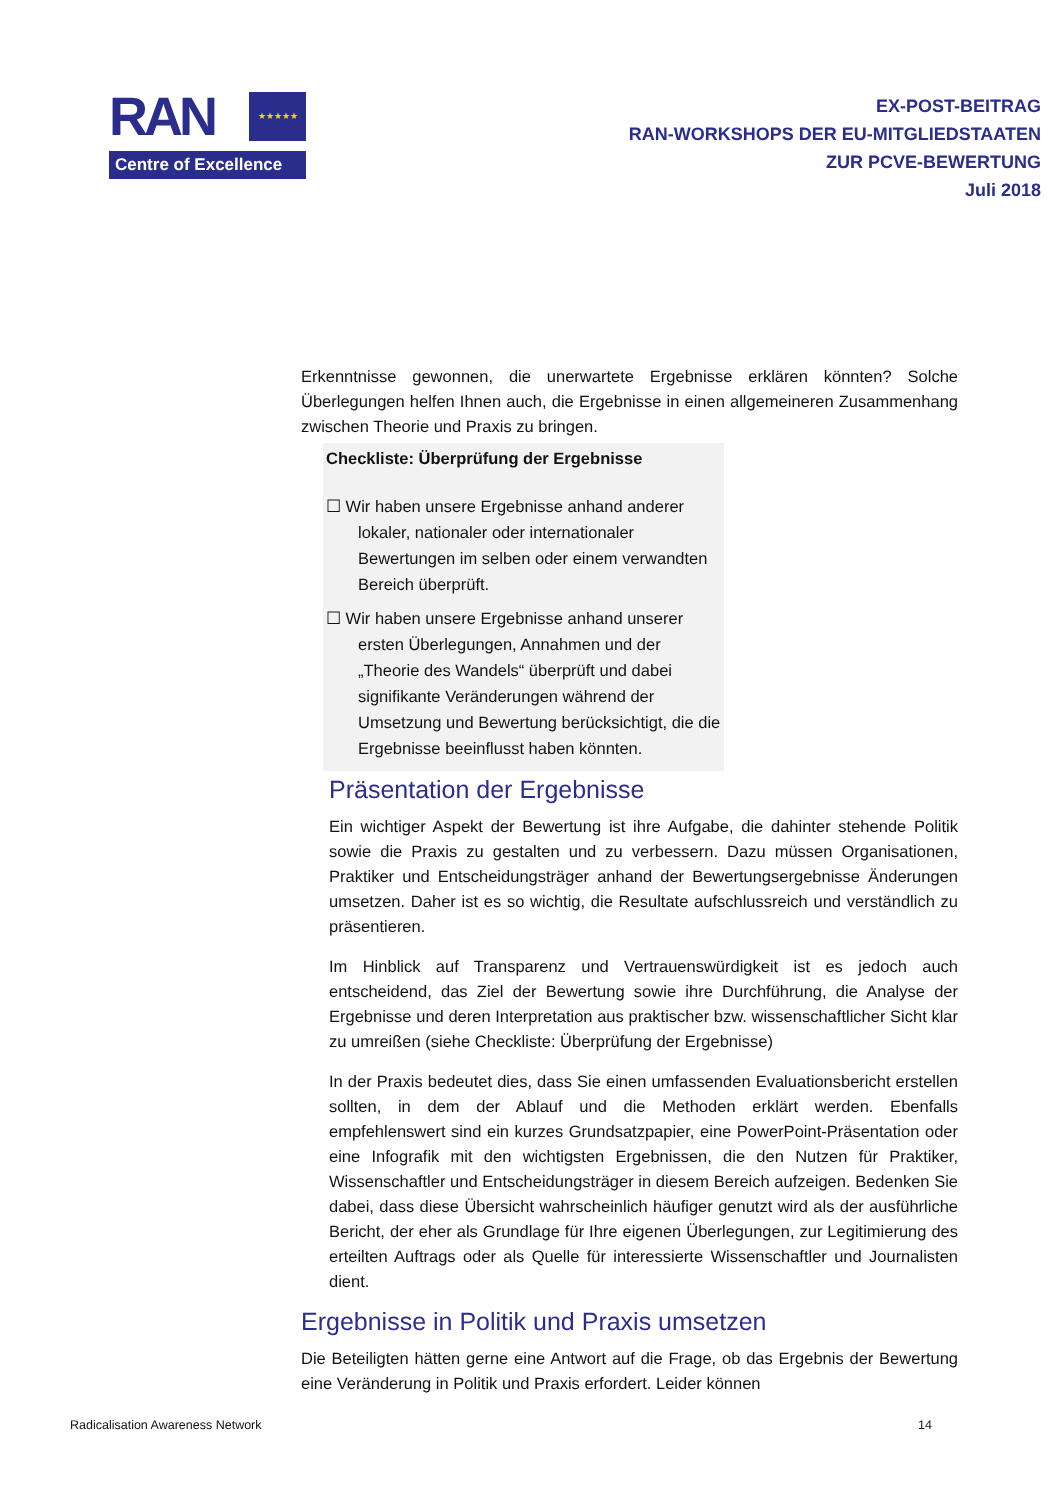RAN
★★★★★
Centre of Excellence
EX-POST-BEITRAG
RAN-WORKSHOPS DER EU-MITGLIEDSTAATEN
ZUR PCVE-BEWERTUNG
Juli 2018
Erkenntnisse gewonnen, die unerwartete Ergebnisse erklären könnten? Solche Überlegungen helfen Ihnen auch, die Ergebnisse in einen allgemeineren Zusammenhang zwischen Theorie und Praxis zu bringen.
Checkliste: Überprüfung der Ergebnisse
☐ Wir haben unsere Ergebnisse anhand anderer lokaler, nationaler oder internationaler Bewertungen im selben oder einem verwandten Bereich überprüft.
☐ Wir haben unsere Ergebnisse anhand unserer ersten Überlegungen, Annahmen und der „Theorie des Wandels“ überprüft und dabei signifikante Veränderungen während der Umsetzung und Bewertung berücksichtigt, die die Ergebnisse beeinflusst haben könnten.
Präsentation der Ergebnisse
Ein wichtiger Aspekt der Bewertung ist ihre Aufgabe, die dahinter stehende Politik sowie die Praxis zu gestalten und zu verbessern. Dazu müssen Organisationen, Praktiker und Entscheidungsträger anhand der Bewertungsergebnisse Änderungen umsetzen. Daher ist es so wichtig, die Resultate aufschlussreich und verständlich zu präsentieren.
Im Hinblick auf Transparenz und Vertrauenswürdigkeit ist es jedoch auch entscheidend, das Ziel der Bewertung sowie ihre Durchführung, die Analyse der Ergebnisse und deren Interpretation aus praktischer bzw. wissenschaftlicher Sicht klar zu umreißen (siehe Checkliste: Überprüfung der Ergebnisse)
In der Praxis bedeutet dies, dass Sie einen umfassenden Evaluationsbericht erstellen sollten, in dem der Ablauf und die Methoden erklärt werden. Ebenfalls empfehlenswert sind ein kurzes Grundsatzpapier, eine PowerPoint-Präsentation oder eine Infografik mit den wichtigsten Ergebnissen, die den Nutzen für Praktiker, Wissenschaftler und Entscheidungsträger in diesem Bereich aufzeigen. Bedenken Sie dabei, dass diese Übersicht wahrscheinlich häufiger genutzt wird als der ausführliche Bericht, der eher als Grundlage für Ihre eigenen Überlegungen, zur Legitimierung des erteilten Auftrags oder als Quelle für interessierte Wissenschaftler und Journalisten dient.
Ergebnisse in Politik und Praxis umsetzen
Die Beteiligten hätten gerne eine Antwort auf die Frage, ob das Ergebnis der Bewertung eine Veränderung in Politik und Praxis erfordert. Leider können
Radicalisation Awareness Network 14